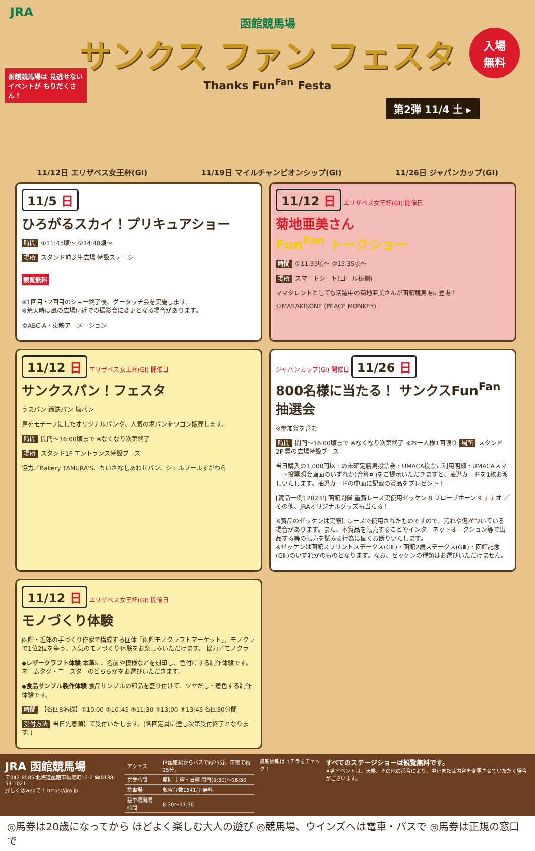JRA
函館競馬場
サンクス ファン フェスタ
Thanks Fun<sup>Fan</sup> Festa
入場
無料
函館競馬場は 見逃せないイベントが もりだくさん！
第2弾 11/4 土 ▸
11/12日 エリザベス女王杯(GⅠ) 11/19日 マイルチャンピオンシップ(GⅠ) 11/26日 ジャパンカップ(GⅠ)
11/5 日
ひろがるスカイ！プリキュアショー
時間 ①11:45頃〜 ②14:40頃〜
場所 スタンド前芝生広場 特設ステージ
観覧無料
※1回目・2回目のショー終了後、グータッチ会を実施します。
※荒天時は風の広場付近での撮影会に変更となる場合があります。
©ABC-A・東映アニメーション
11/12 日 エリザベス女王杯(GⅠ) 開催日
菊地亜美さん
Fun<sup>Fan</sup> トークショー
時間 ①11:35頃〜 ②15:35頃〜
場所 スマートシート(ゴール板側)
ママタレントとしても活躍中の菊地亜美さんが函館競馬場に登場！
©MASAKISONE (PEACE MONKEY)
11/12 日 エリザベス女王杯(GⅠ) 開催日
サンクスパン！フェスタ
うまパン 蹄鉄パン 塩パン
馬をモチーフにしたオリジナルパンや、人気の塩パンをワゴン販売します。
時間 開門〜16:00頃まで ※なくなり次第終了
場所 スタンド1F エントランス特設ブース
協力／Bakery TAMURA'S、ちいさなしあわせパン、シェルブールすがわら
ジャパンカップ(GⅠ) 開催日 11/26 日
800名様に当たる！ サンクスFun<sup>Fan</sup>抽選会
※参加賞を含む
時間 開門〜16:00頃まで ※なくなり次第終了 ※お一人様1回限り 場所 スタンド2F 雲の広場特設ブース
当日購入の1,000円以上の未確定勝馬投票券・UMACA投票ご利用明細・UMACAスマート投票照会画面のいずれか(合算可)をご提示いただきますと、抽選カードを1枚お渡しいたします。抽選カードの中面に記載の賞品をプレゼント！
[賞品一例] 2023年函館開催 重賞レース実使用ゼッケン 8 ブローザホーン 9 ナナオ ／ その他、JRAオリジナルグッズも当たる！
※賞品のゼッケンは実際にレースで使用されたものですので、汚れや傷がついている場合があります。また、本賞品を転売することやインターネットオークション等で出品する等の転売を試みる行為は固くお断りいたします。
※ゼッケンは函館スプリントステークス(GⅢ)・函館2歳ステークス(GⅢ)・函館記念(GⅢ)のいずれかのものとなります。なお、ゼッケンの種類はお選びいただけません。
11/12 日 エリザベス女王杯(GⅠ) 開催日
モノづくり体験
函館・近郊の手づくり作家で構成する団体「函館モノクラフトマーケット」。モノクラで1位2位を争う、人気のモノづくり体験をお楽しみいただけます。 協力／モノクラ
◆レザークラフト体験 本革に、名前や模様などを刻印し、色付けする制作体験です。ネームタグ・コースターのどちらかをお選びいただきます。
◆食品サンプル製作体験 食品サンプルの部品を盛り付けて、ツヤだし・着色する制作体験です。
時間 【各回8名様】①10:00 ②10:45 ③11:30 ④13:00 ⑤13:45 各回30分間
受付方法 当日先着順にて受付いたします。(各回定員に達し次第受付終了となります。)
JRA 函館競馬場
〒042-8585 北海道函館市駒場町12-2 ☎0138-53-1021
詳しくはwebで！ https://jra.jp
| アクセス | JR函館駅からバスで約25分。市電で約25分。 |
| 営業時間 | 原則 土曜・日曜 開門(9:30)〜16:50 |
| 駐車場 | 収容台数1541台 無料 |
| 駐車場開場時間 | 8:30〜17:30 |
最新情報はコチラをチェック！
すべてのステージショーは観覧無料です。
※各イベントは、天候、その他の都合により、中止または内容を変更させていただく場合がございます。
◎馬券は20歳になってから ほどよく楽しむ大人の遊び ◎競馬場、ウインズへは電車・バスで ◎馬券は正規の窓口で